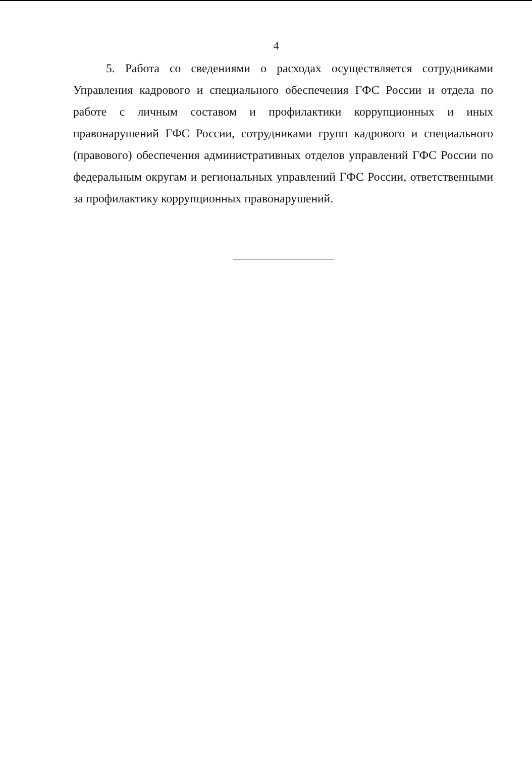4
5. Работа со сведениями о расходах осуществляется сотрудниками Управления кадрового и специального обеспечения ГФС России и отдела по работе с личным составом и профилактики коррупционных и иных правонарушений ГФС России, сотрудниками групп кадрового и специального (правового) обеспечения административных отделов управлений ГФС России по федеральным округам и региональных управлений ГФС России, ответственными за профилактику коррупционных правонарушений.